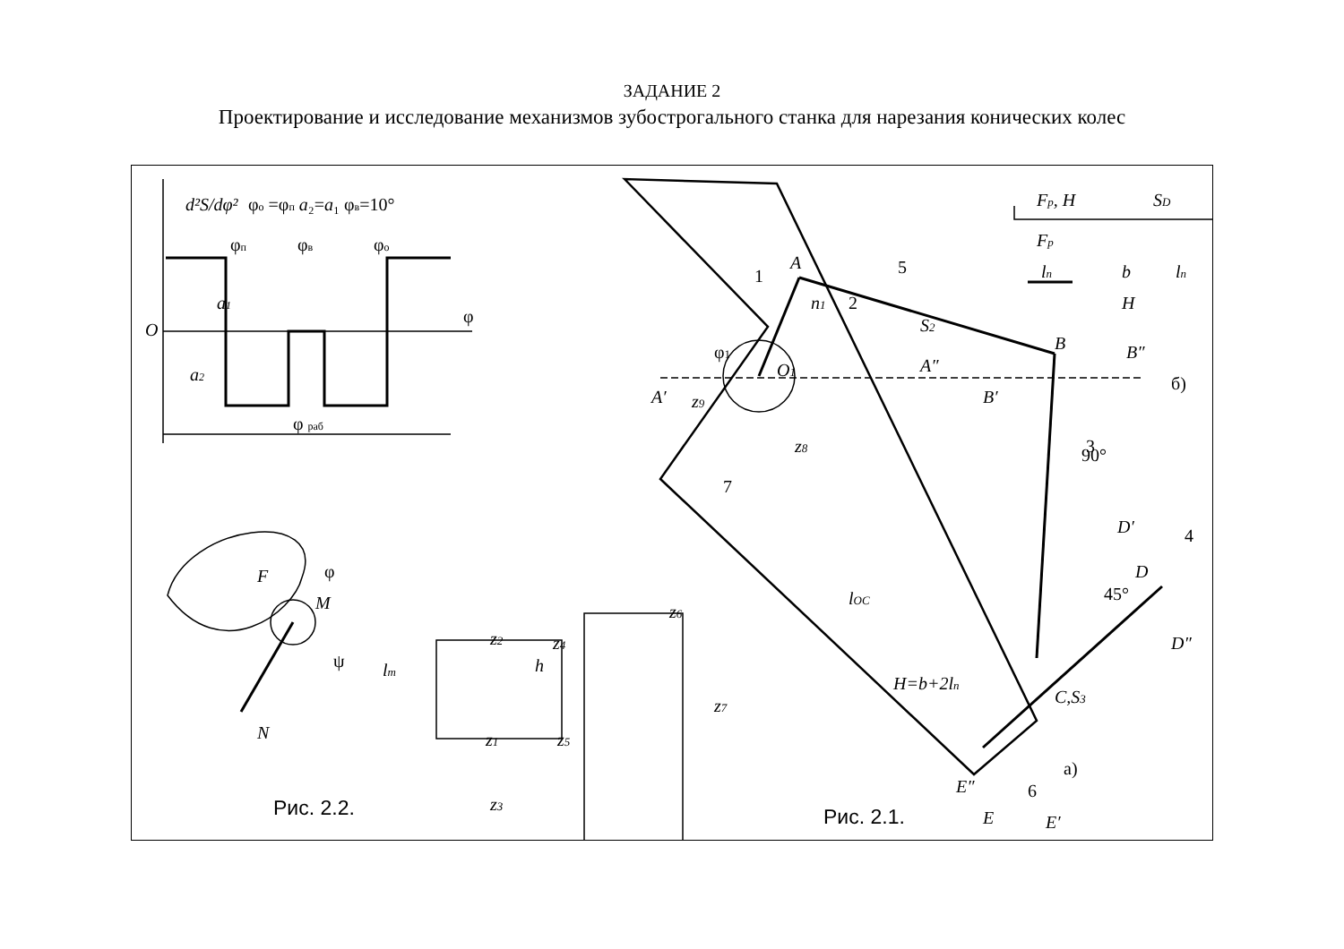ЗАДАНИЕ 2
Проектирование и исследование механизмов зубострогального станка для нарезания конических колес
d²S/dφ²
φо =φп a₂=a₁ φв=10°
φп
φв
φо
O
φ
a1
a2
φ раб
Fр, Н
SD
Fр
lп
b
lп
H
б)
A
1
n1
5
2
S2
φ1
O1
A″
B
B″
A′
B′
z9
90°
3
z8
7
D′
4
D
45°
lOC
D″
H=b+2lп
C,S3
а)
E″
6
E
E′
z6
z2
z4
h
z7
z1
z5
z3
φ
F
M
ψ
lт
N
Рис. 2.2.
Рис. 2.1.